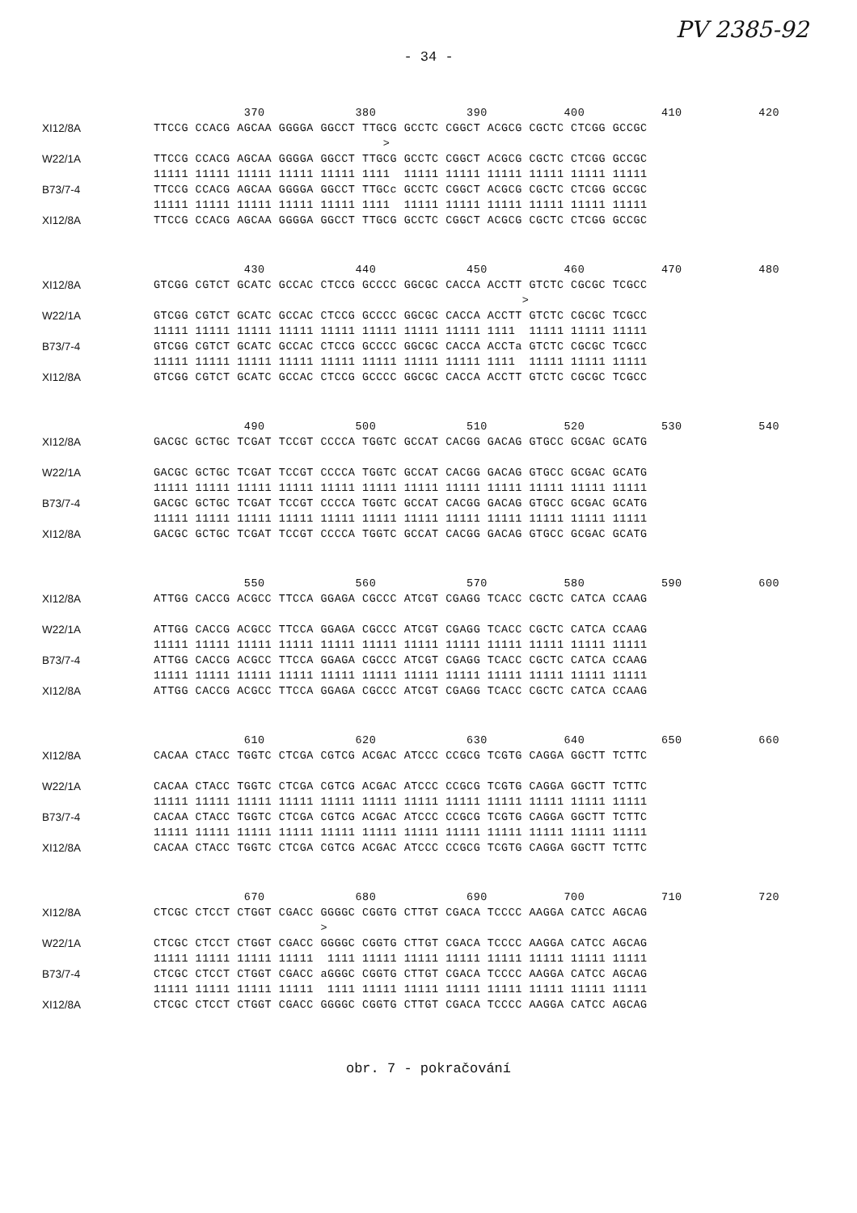PV 2385-92
- 34 -
| | 370 380 390 400 410 420 |
| XI12/8A | TTCCG CCACG AGCAA GGGGA GGCCT TTGCG GCCTC CGGCT ACGCG CGCTC CTCGG GCCGC |
| | > |
| W22/1A | TTCCG CCACG AGCAA GGGGA GGCCT TTGCG GCCTC CGGCT ACGCG CGCTC CTCGG GCCGC |
| | 11111 11111 11111 11111 11111 1111 11111 11111 11111 11111 11111 11111 |
| B73/7-4 | TTCCG CCACG AGCAA GGGGA GGCCT TTGCc GCCTC CGGCT ACGCG CGCTC CTCGG GCCGC |
| | 11111 11111 11111 11111 11111 1111 11111 11111 11111 11111 11111 11111 |
| XI12/8A | TTCCG CCACG AGCAA GGGGA GGCCT TTGCG GCCTC CGGCT ACGCG CGCTC CTCGG GCCGC |
| | 430 440 450 460 470 480 |
| XI12/8A | GTCGG CGTCT GCATC GCCAC CTCCG GCCCC GGCGC CACCA ACCTT GTCTC CGCGC TCGCC |
| | > |
| W22/1A | GTCGG CGTCT GCATC GCCAC CTCCG GCCCC GGCGC CACCA ACCTT GTCTC CGCGC TCGCC |
| | 11111 11111 11111 11111 11111 11111 11111 11111 1111 11111 11111 11111 |
| B73/7-4 | GTCGG CGTCT GCATC GCCAC CTCCG GCCCC GGCGC CACCA ACCTa GTCTC CGCGC TCGCC |
| | 11111 11111 11111 11111 11111 11111 11111 11111 1111 11111 11111 11111 |
| XI12/8A | GTCGG CGTCT GCATC GCCAC CTCCG GCCCC GGCGC CACCA ACCTT GTCTC CGCGC TCGCC |
| | 490 500 510 520 530 540 |
| XI12/8A | GACGC GCTGC TCGAT TCCGT CCCCA TGGTC GCCAT CACGG GACAG GTGCC GCGAC GCATG |
| W22/1A | GACGC GCTGC TCGAT TCCGT CCCCA TGGTC GCCAT CACGG GACAG GTGCC GCGAC GCATG |
| | 11111 11111 11111 11111 11111 11111 11111 11111 11111 11111 11111 11111 |
| B73/7-4 | GACGC GCTGC TCGAT TCCGT CCCCA TGGTC GCCAT CACGG GACAG GTGCC GCGAC GCATG |
| | 11111 11111 11111 11111 11111 11111 11111 11111 11111 11111 11111 11111 |
| XI12/8A | GACGC GCTGC TCGAT TCCGT CCCCA TGGTC GCCAT CACGG GACAG GTGCC GCGAC GCATG |
| | 550 560 570 580 590 600 |
| XI12/8A | ATTGG CACCG ACGCC TTCCA GGAGA CGCCC ATCGT CGAGG TCACC CGCTC CATCA CCAAG |
| W22/1A | ATTGG CACCG ACGCC TTCCA GGAGA CGCCC ATCGT CGAGG TCACC CGCTC CATCA CCAAG |
| | 11111 11111 11111 11111 11111 11111 11111 11111 11111 11111 11111 11111 |
| B73/7-4 | ATTGG CACCG ACGCC TTCCA GGAGA CGCCC ATCGT CGAGG TCACC CGCTC CATCA CCAAG |
| | 11111 11111 11111 11111 11111 11111 11111 11111 11111 11111 11111 11111 |
| XI12/8A | ATTGG CACCG ACGCC TTCCA GGAGA CGCCC ATCGT CGAGG TCACC CGCTC CATCA CCAAG |
| | 610 620 630 640 650 660 |
| XI12/8A | CACAA CTACC TGGTC CTCGA CGTCG ACGAC ATCCC CCGCG TCGTG CAGGA GGCTT TCTTC |
| W22/1A | CACAA CTACC TGGTC CTCGA CGTCG ACGAC ATCCC CCGCG TCGTG CAGGA GGCTT TCTTC |
| | 11111 11111 11111 11111 11111 11111 11111 11111 11111 11111 11111 11111 |
| B73/7-4 | CACAA CTACC TGGTC CTCGA CGTCG ACGAC ATCCC CCGCG TCGTG CAGGA GGCTT TCTTC |
| | 11111 11111 11111 11111 11111 11111 11111 11111 11111 11111 11111 11111 |
| XI12/8A | CACAA CTACC TGGTC CTCGA CGTCG ACGAC ATCCC CCGCG TCGTG CAGGA GGCTT TCTTC |
| | 670 680 690 700 710 720 |
| XI12/8A | CTCGC CTCCT CTGGT CGACC GGGGC CGGTG CTTGT CGACA TCCCC AAGGA CATCC AGCAG |
| | > |
| W22/1A | CTCGC CTCCT CTGGT CGACC GGGGC CGGTG CTTGT CGACA TCCCC AAGGA CATCC AGCAG |
| | 11111 11111 11111 11111 1111 11111 11111 11111 11111 11111 11111 11111 |
| B73/7-4 | CTCGC CTCCT CTGGT CGACC aGGGC CGGTG CTTGT CGACA TCCCC AAGGA CATCC AGCAG |
| | 11111 11111 11111 11111 1111 11111 11111 11111 11111 11111 11111 11111 |
| XI12/8A | CTCGC CTCCT CTGGT CGACC GGGGC CGGTG CTTGT CGACA TCCCC AAGGA CATCC AGCAG |
obr. 7 - pokračování